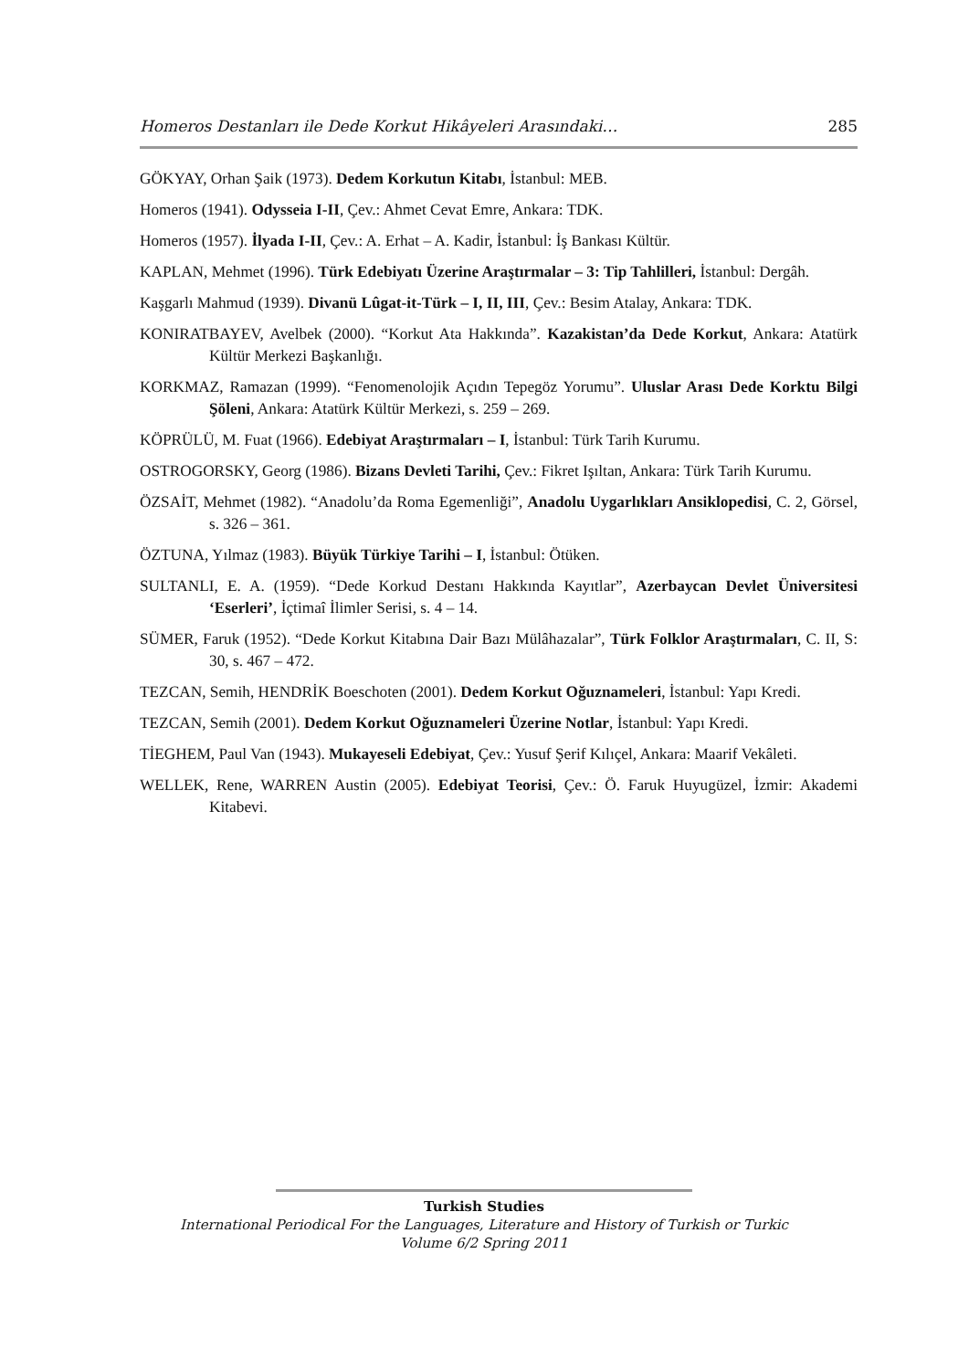Homeros Destanları ile Dede Korkut Hikâyeleri Arasındaki… 285
GÖKYAY, Orhan Şaik (1973). Dedem Korkutun Kitabı, İstanbul: MEB.
Homeros (1941). Odysseia I-II, Çev.: Ahmet Cevat Emre, Ankara: TDK.
Homeros (1957). İlyada I-II, Çev.: A. Erhat – A. Kadir, İstanbul: İş Bankası Kültür.
KAPLAN, Mehmet (1996). Türk Edebiyatı Üzerine Araştırmalar – 3: Tip Tahlilleri, İstanbul: Dergâh.
Kaşgarlı Mahmud (1939). Divanü Lûgat-it-Türk – I, II, III, Çev.: Besim Atalay, Ankara: TDK.
KONIRATBAYEV, Avelbek (2000). “Korkut Ata Hakkında”. Kazakistan’da Dede Korkut, Ankara: Atatürk Kültür Merkezi Başkanlığı.
KORKMAZ, Ramazan (1999). “Fenomenolojik Açıdın Tepegöz Yorumu”. Uluslar Arası Dede Korktu Bilgi Şöleni, Ankara: Atatürk Kültür Merkezi, s. 259 – 269.
KÖPRÜLÜ, M. Fuat (1966). Edebiyat Araştırmaları – I, İstanbul: Türk Tarih Kurumu.
OSTROGORSKY, Georg (1986). Bizans Devleti Tarihi, Çev.: Fikret Işıltan, Ankara: Türk Tarih Kurumu.
ÖZSAİT, Mehmet (1982). “Anadolu’da Roma Egemenliği”, Anadolu Uygarlıkları Ansiklopedisi, C. 2, Görsel, s. 326 – 361.
ÖZTUNA, Yılmaz (1983). Büyük Türkiye Tarihi – I, İstanbul: Ötüken.
SULTANLI, E. A. (1959). “Dede Korkud Destanı Hakkında Kayıtlar”, Azerbaycan Devlet Üniversitesi ‘Eserleri’, İçtimaî İlimler Serisi, s. 4 – 14.
SÜMER, Faruk (1952). “Dede Korkut Kitabına Dair Bazı Mülâhazalar”, Türk Folklor Araştırmaları, C. II, S: 30, s. 467 – 472.
TEZCAN, Semih, HENDRİK Boeschoten (2001). Dedem Korkut Oğuznameleri, İstanbul: Yapı Kredi.
TEZCAN, Semih (2001). Dedem Korkut Oğuznameleri Üzerine Notlar, İstanbul: Yapı Kredi.
TİEGHEM, Paul Van (1943). Mukayeseli Edebiyat, Çev.: Yusuf Şerif Kılıçel, Ankara: Maarif Vekâleti.
WELLEK, Rene, WARREN Austin (2005). Edebiyat Teorisi, Çev.: Ö. Faruk Huyugüzel, İzmir: Akademi Kitabevi.
Turkish Studies
International Periodical For the Languages, Literature and History of Turkish or Turkic
Volume 6/2 Spring 2011